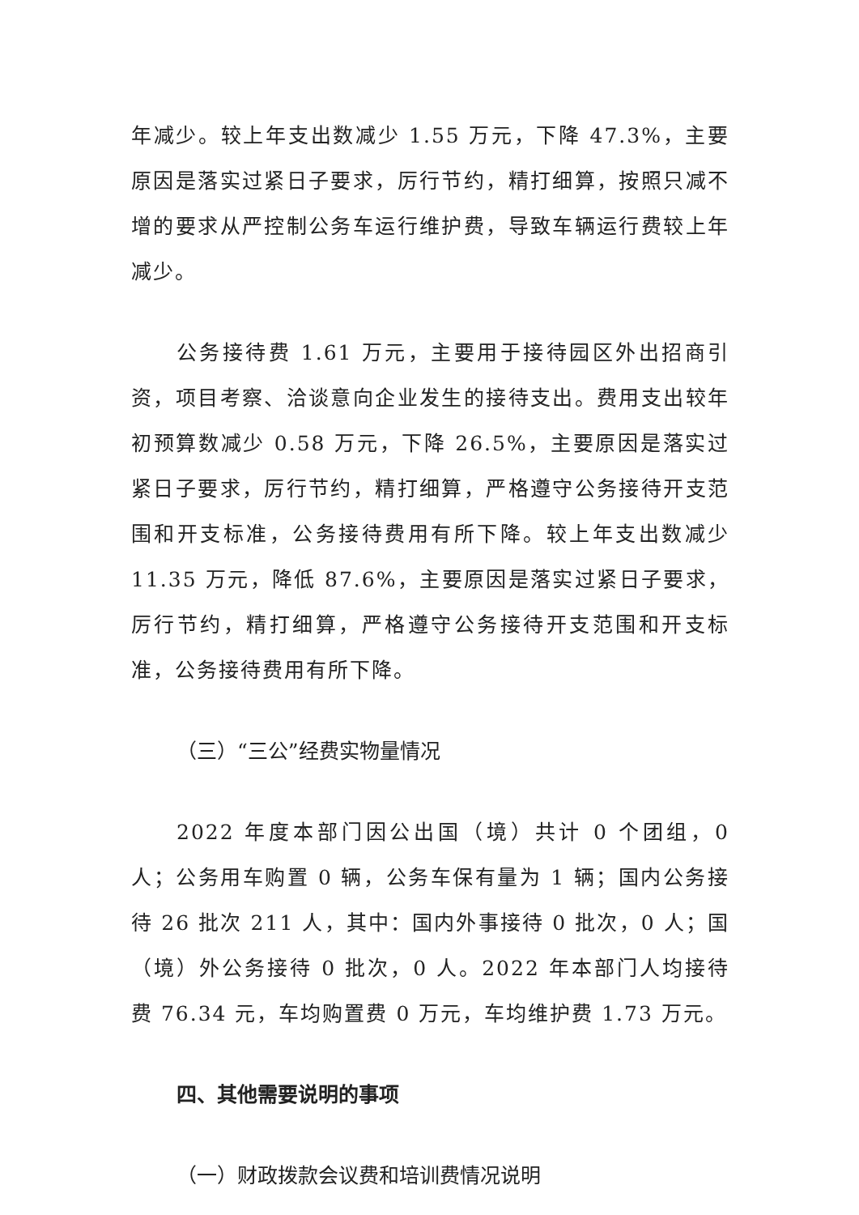年减少。较上年支出数减少 1.55 万元，下降 47.3%，主要原因是落实过紧日子要求，厉行节约，精打细算，按照只减不增的要求从严控制公务车运行维护费，导致车辆运行费较上年减少。
公务接待费 1.61 万元，主要用于接待园区外出招商引资，项目考察、洽谈意向企业发生的接待支出。费用支出较年初预算数减少 0.58 万元，下降 26.5%，主要原因是落实过紧日子要求，厉行节约，精打细算，严格遵守公务接待开支范围和开支标准，公务接待费用有所下降。较上年支出数减少 11.35 万元，降低 87.6%，主要原因是落实过紧日子要求，厉行节约，精打细算，严格遵守公务接待开支范围和开支标准，公务接待费用有所下降。
（三）“三公”经费实物量情况
2022 年度本部门因公出国（境）共计 0 个团组，0 人；公务用车购置 0 辆，公务车保有量为 1 辆；国内公务接待 26 批次 211 人，其中：国内外事接待 0 批次，0 人；国（境）外公务接待 0 批次，0 人。2022 年本部门人均接待费 76.34 元，车均购置费 0 万元，车均维护费 1.73 万元。
四、其他需要说明的事项
（一）财政拨款会议费和培训费情况说明